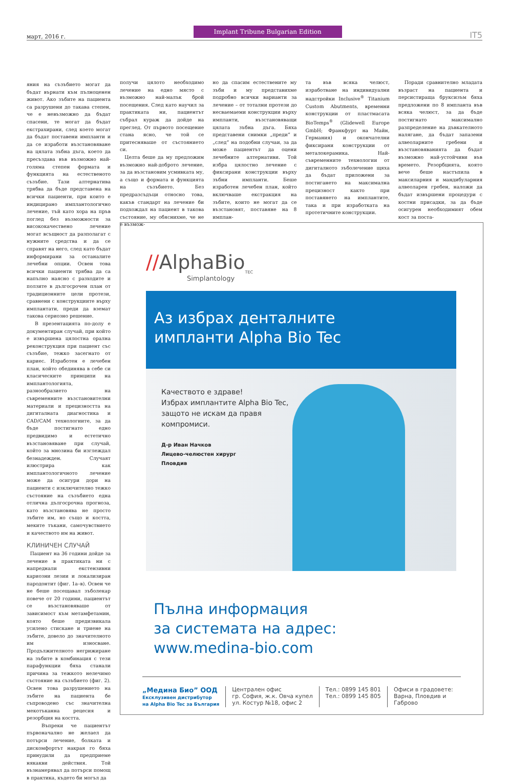март, 2016 г. Implant Tribune Bulgarian Edition IT5
яния на съзъбието могат да бъдат върнати към пълноценен живот. Ако зъбите на пациента са разрушени до такава степен, че е невъзможно да бъдат спасени, те могат да бъдат екстрахирани, след което могат да бъдат поставени импланти и да се изработи възстановяване на цялата зъбна дъга, което да пресъздава във възможно най-голяма степен формата и функцията на естественото съзъбие. Тази алтернатива трябва да бъде представена на всички пациенти, при които е индицирано имплантологично лечение, тъй като хора на пръв поглед без възможности за висококачествено лечение могат всъщност да разполагат с нужните средства и да се справят на него, след като бъдат информирани за останалите лечебни опции. Освен това всички пациенти трябва да са напълно наясно с разходите и ползите в дългосрочен план от традиционните цели протези, сравнени с конструкциите върху имплантати, преди да вземат такова сериозно решение.
В презентацията по-долу е документиран случай, при който е извършена цялостна орална реконструкция при пациент със съзъбие, тежко засегнато от кариес. Изработен е лечебен план, който обединява в себе си класическите принципи на имплантологията, разнообразието на съвременните възстановителни материали и прецизността на дигиталната диагностика и CAD/CAM технологиите, за да бъде постигнато едно предвидимо и естетично възстановяване при случай, който за мнозина би изглеждал безнадежден. Случаят илюстрира как имплантологичното лечение може да осигури дори на пациенти с изключително тежко състояние на съзъбието една отлична дългосрочна прогноза, като възстановява не просто зъбите им, но също и костта, меките тъкани, самочувствието и качеството им на живот.
КЛИНИЧЕН СЛУЧАЙ
Пациент на 36 години дойде за лечение в практиката ни с напреднали екстензивни кариозни лезии и локализиран пародонтит (фиг. 1а–в). Освен че не беше посещавал зъболекар повече от 20 години, пациентът се възстановяваше от зависимост към метамфетамин, която беше предизвикала усилено стискане и триене на зъбите, довело до значителното им износване. Продължителното негрижиране на зъбите в комбинация с тези парафункции бяха станали причина за тежкото нелечимо състояние на съзъбието (фиг. 2). Освен това разрушението на зъбите на пациента бе съпроводено със значителна мекотъканна рецесия и резорбция на костта.
Въпреки че пациентът първоначално не желаел да потърси лечение, болката и дискомфортът накрая го бяха принудили да предприеме някакви действия. Той възнамерявал да потърси помощ в практика, където би могъл да
получи цялото необходимо лечение на едно място с възможно най-малък брой посещения. След като научил за практиката ни, пациентът събрал кураж да дойде на преглед. От първото посещение стана ясно, че той се притесняваше от състоянието си.
Целта беше да му предложим възможно най-доброто лечение, за да възстановим усмивката му, а също и формата и функцията на съзъбието. Без предразсъдъци относно това, какъв стандарт на лечение би подхождал на пациент в такова състояние, му обяснихме, че не е възмож-
но да спасим естествените му зъби и му представихме подробно всички варианти за лечение – от тотални протези до несваемаеми конструкции върху импланти, възстановяващи цялата зъбна дъга. Бяха представени снимки „преди“ и „след“ на подобни случаи, за да може пациентът да оцени лечебните алтернативи. Той избра цялостно лечение с фиксирани конструкции върху зъбни импланти. Беше изработен лечебен план, който включваше екстракция на зъбите, които не могат да се възстановят, поставяне на 8 имплан-
та във всяка челюст, изработване на индивидуални надстройки Inclusive<sup>®</sup> Titanium Custom Abutments, временни конструкции от пластмасата BioTemps<sup>®</sup> (Glidewell Europe GmbH; Франкфурт на Майн, Германия) и окончателни фиксирани конструкции от металокерамика. Най-съвременните технологии от дигиталното зъболечение щяха да бъдат приложени за постигането на максимална прецизност както при поставянето на имплантите, така и при изработката на протетичните конструкции.
Поради сравнително младата възраст на пациента и персистираща бруксизъм бяха предложени по 8 импланта във всяка челюст, за да бъде постигнато максимално разпределение на дъвкателното налягане, да бъдат запазени алвеоларните гребени и възстановяванията да бъдат възможно най-устойчиви във времето. Резорбцията, която вече беше настъпила в максиларния и мандибуларния алвеоларен гребен, наложи да бъдат извършени процедури с костни присадки, за да бъде осигурен необходимият обем кост за поста-
//AlphaBio<sub>TEC</sub>
Simplantology
Аз избрах денталните
импланти Alpha Bio Tec
Качеството е здраве!
Избрах имплантите Alpha Bio Tec,
защото не искам да правя
компромиси.
Д-р Иван Начков
Лицево-челюстен хирург
Пловдив
Пълна информация
за системата на адрес:
www.medina-bio.com
„Медина Био” ООД
Ексклузивен дистрибутор
на Alpha Bio Tec за България
Централен офис
гр. София, ж.к. Овча купел
ул. Костур №18, офис 2
Тел.: 0899 145 801
Тел.: 0899 145 805
Офиси в градовете:
Варна, Пловдив и
Габрово